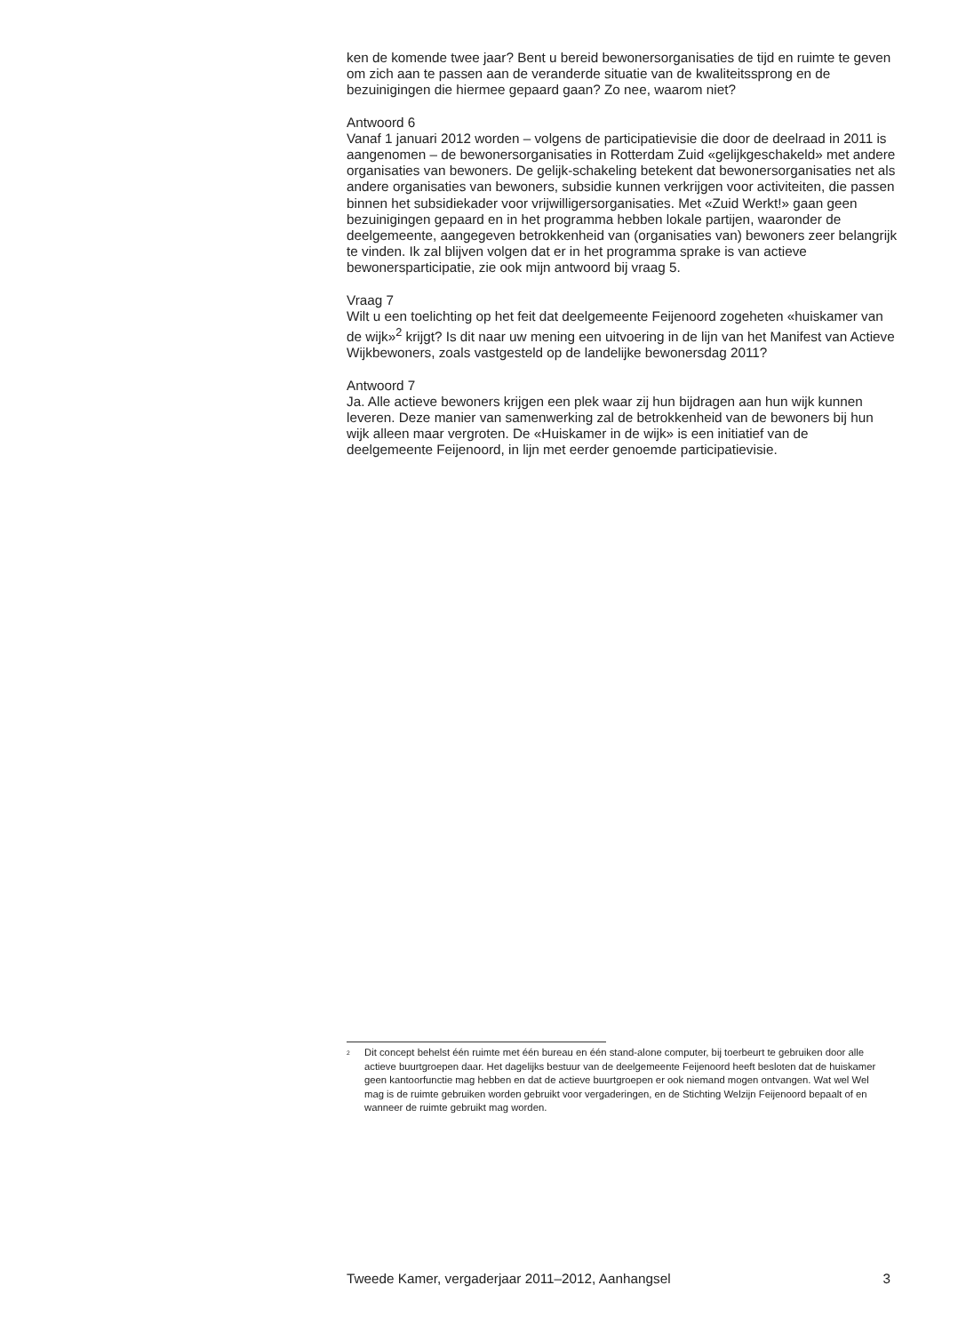ken de komende twee jaar? Bent u bereid bewonersorganisaties de tijd en ruimte te geven om zich aan te passen aan de veranderde situatie van de kwaliteitssprong en de bezuinigingen die hiermee gepaard gaan? Zo nee, waarom niet?
Antwoord 6
Vanaf 1 januari 2012 worden – volgens de participatievisie die door de deelraad in 2011 is aangenomen – de bewonersorganisaties in Rotterdam Zuid «gelijkgeschakeld» met andere organisaties van bewoners. De gelijk-schakeling betekent dat bewonersorganisaties net als andere organisaties van bewoners, subsidie kunnen verkrijgen voor activiteiten, die passen binnen het subsidiekader voor vrijwilligersorganisaties. Met «Zuid Werkt!» gaan geen bezuinigingen gepaard en in het programma hebben lokale partijen, waaronder de deelgemeente, aangegeven betrokkenheid van (organisaties van) bewoners zeer belangrijk te vinden. Ik zal blijven volgen dat er in het programma sprake is van actieve bewonersparticipatie, zie ook mijn antwoord bij vraag 5.
Vraag 7
Wilt u een toelichting op het feit dat deelgemeente Feijenoord zogeheten «huiskamer van de wijk»<sup>2</sup> krijgt? Is dit naar uw mening een uitvoering in de lijn van het Manifest van Actieve Wijkbewoners, zoals vastgesteld op de landelijke bewonersdag 2011?
Antwoord 7
Ja. Alle actieve bewoners krijgen een plek waar zij hun bijdragen aan hun wijk kunnen leveren. Deze manier van samenwerking zal de betrokkenheid van de bewoners bij hun wijk alleen maar vergroten. De «Huiskamer in de wijk» is een initiatief van de deelgemeente Feijenoord, in lijn met eerder genoemde participatievisie.
<sup>2</sup> Dit concept behelst één ruimte met één bureau en één stand-alone computer, bij toerbeurt te gebruiken door alle actieve buurtgroepen daar. Het dagelijks bestuur van de deelgemeente Feijenoord heeft besloten dat de huiskamer geen kantoorfunctie mag hebben en dat de actieve buurtgroepen er ook niemand mogen ontvangen. Wat wel Wel mag is de ruimte gebruiken worden gebruikt voor vergaderingen, en de Stichting Welzijn Feijenoord bepaalt of en wanneer de ruimte gebruikt mag worden.
Tweede Kamer, vergaderjaar 2011–2012, Aanhangsel 3